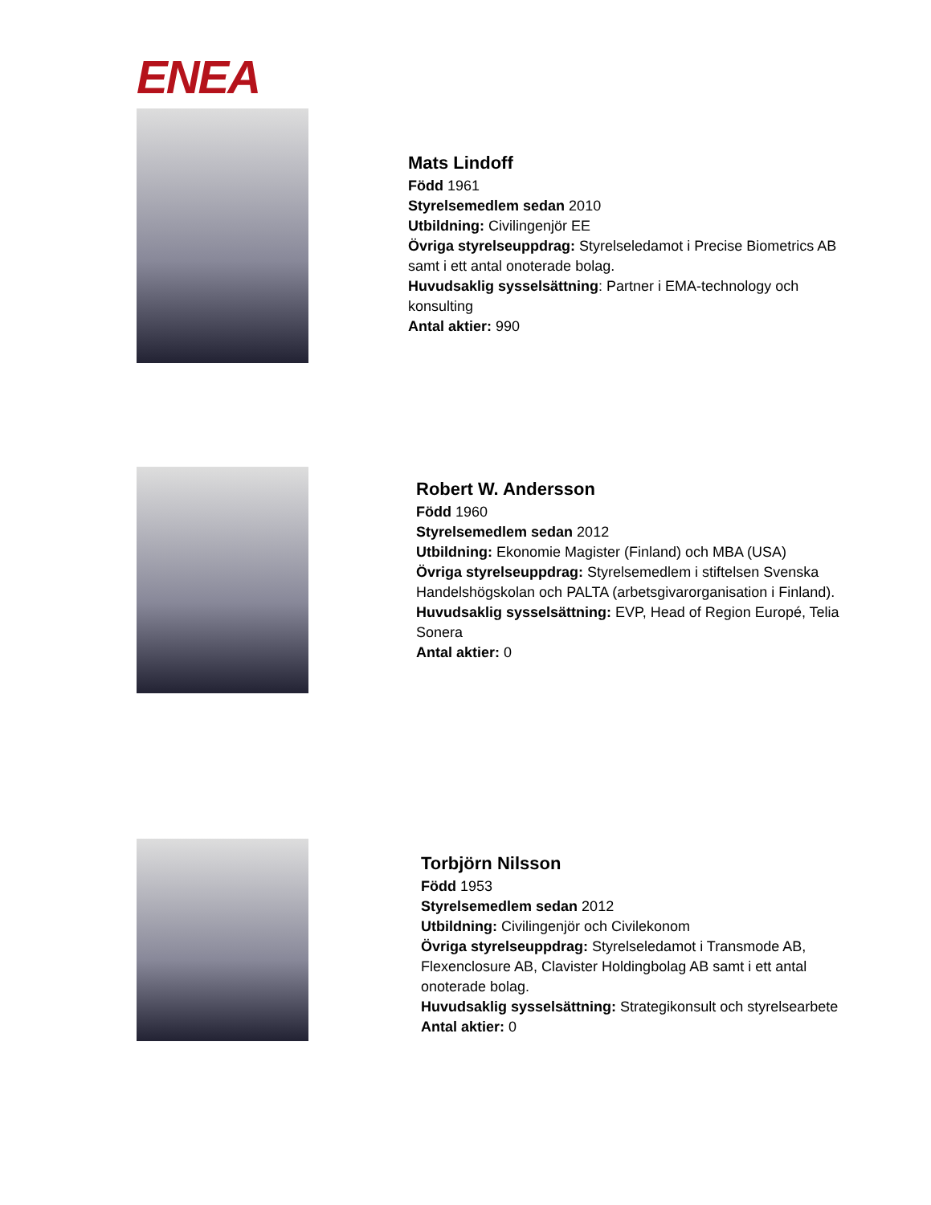ENEA
Mats Lindoff
Född 1961
Styrelsemedlem sedan 2010
Utbildning: Civilingenjör EE
Övriga styrelseuppdrag: Styrelseledamot i Precise Biometrics AB samt i ett antal onoterade bolag.
Huvudsaklig sysselsättning: Partner i EMA-technology och konsulting
Antal aktier: 990
Robert W. Andersson
Född 1960
Styrelsemedlem sedan 2012
Utbildning: Ekonomie Magister (Finland) och MBA (USA)
Övriga styrelseuppdrag: Styrelsemedlem i stiftelsen Svenska Handelshögskolan och PALTA (arbetsgivarorganisation i Finland).
Huvudsaklig sysselsättning: EVP, Head of Region Europé, Telia Sonera
Antal aktier: 0
Torbjörn Nilsson
Född 1953
Styrelsemedlem sedan 2012
Utbildning: Civilingenjör och Civilekonom
Övriga styrelseuppdrag: Styrelseledamot i Transmode AB, Flexenclosure AB, Clavister Holdingbolag AB samt i ett antal onoterade bolag.
Huvudsaklig sysselsättning: Strategikonsult och styrelsearbete
Antal aktier: 0